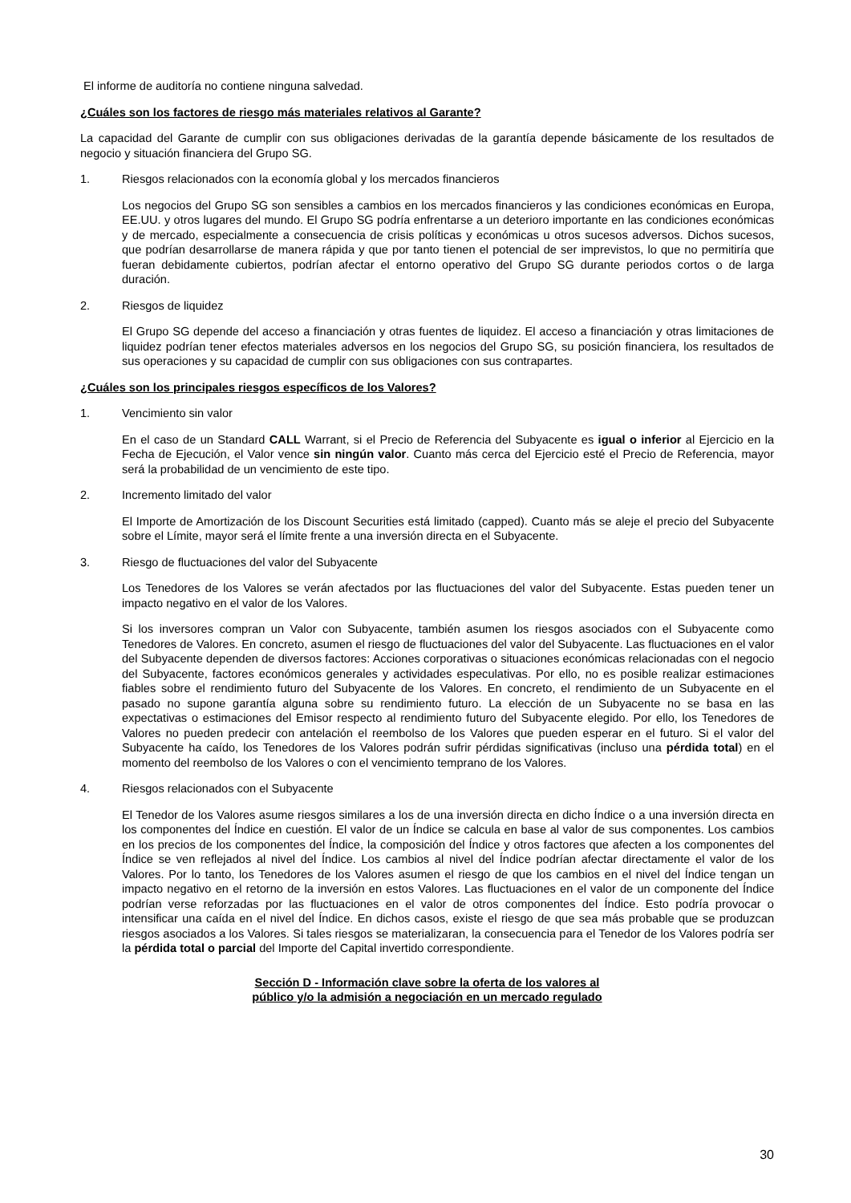El informe de auditoría no contiene ninguna salvedad.
¿Cuáles son los factores de riesgo más materiales relativos al Garante?
La capacidad del Garante de cumplir con sus obligaciones derivadas de la garantía depende básicamente de los resultados de negocio y situación financiera del Grupo SG.
1. Riesgos relacionados con la economía global y los mercados financieros
Los negocios del Grupo SG son sensibles a cambios en los mercados financieros y las condiciones económicas en Europa, EE.UU. y otros lugares del mundo. El Grupo SG podría enfrentarse a un deterioro importante en las condiciones económicas y de mercado, especialmente a consecuencia de crisis políticas y económicas u otros sucesos adversos. Dichos sucesos, que podrían desarrollarse de manera rápida y que por tanto tienen el potencial de ser imprevistos, lo que no permitiría que fueran debidamente cubiertos, podrían afectar el entorno operativo del Grupo SG durante periodos cortos o de larga duración.
2. Riesgos de liquidez
El Grupo SG depende del acceso a financiación y otras fuentes de liquidez. El acceso a financiación y otras limitaciones de liquidez podrían tener efectos materiales adversos en los negocios del Grupo SG, su posición financiera, los resultados de sus operaciones y su capacidad de cumplir con sus obligaciones con sus contrapartes.
¿Cuáles son los principales riesgos específicos de los Valores?
1. Vencimiento sin valor
En el caso de un Standard CALL Warrant, si el Precio de Referencia del Subyacente es igual o inferior al Ejercicio en la Fecha de Ejecución, el Valor vence sin ningún valor. Cuanto más cerca del Ejercicio esté el Precio de Referencia, mayor será la probabilidad de un vencimiento de este tipo.
2. Incremento limitado del valor
El Importe de Amortización de los Discount Securities está limitado (capped). Cuanto más se aleje el precio del Subyacente sobre el Límite, mayor será el límite frente a una inversión directa en el Subyacente.
3. Riesgo de fluctuaciones del valor del Subyacente
Los Tenedores de los Valores se verán afectados por las fluctuaciones del valor del Subyacente. Estas pueden tener un impacto negativo en el valor de los Valores.
Si los inversores compran un Valor con Subyacente, también asumen los riesgos asociados con el Subyacente como Tenedores de Valores. En concreto, asumen el riesgo de fluctuaciones del valor del Subyacente. Las fluctuaciones en el valor del Subyacente dependen de diversos factores: Acciones corporativas o situaciones económicas relacionadas con el negocio del Subyacente, factores económicos generales y actividades especulativas. Por ello, no es posible realizar estimaciones fiables sobre el rendimiento futuro del Subyacente de los Valores. En concreto, el rendimiento de un Subyacente en el pasado no supone garantía alguna sobre su rendimiento futuro. La elección de un Subyacente no se basa en las expectativas o estimaciones del Emisor respecto al rendimiento futuro del Subyacente elegido. Por ello, los Tenedores de Valores no pueden predecir con antelación el reembolso de los Valores que pueden esperar en el futuro. Si el valor del Subyacente ha caído, los Tenedores de los Valores podrán sufrir pérdidas significativas (incluso una pérdida total) en el momento del reembolso de los Valores o con el vencimiento temprano de los Valores.
4. Riesgos relacionados con el Subyacente
El Tenedor de los Valores asume riesgos similares a los de una inversión directa en dicho Índice o a una inversión directa en los componentes del Índice en cuestión. El valor de un Índice se calcula en base al valor de sus componentes. Los cambios en los precios de los componentes del Índice, la composición del Índice y otros factores que afecten a los componentes del Índice se ven reflejados al nivel del Índice. Los cambios al nivel del Índice podrían afectar directamente el valor de los Valores. Por lo tanto, los Tenedores de los Valores asumen el riesgo de que los cambios en el nivel del Índice tengan un impacto negativo en el retorno de la inversión en estos Valores. Las fluctuaciones en el valor de un componente del Índice podrían verse reforzadas por las fluctuaciones en el valor de otros componentes del Índice. Esto podría provocar o intensificar una caída en el nivel del Índice. En dichos casos, existe el riesgo de que sea más probable que se produzcan riesgos asociados a los Valores. Si tales riesgos se materializaran, la consecuencia para el Tenedor de los Valores podría ser la pérdida total o parcial del Importe del Capital invertido correspondiente.
Sección D - Información clave sobre la oferta de los valores al
público y/o la admisión a negociación en un mercado regulado
30